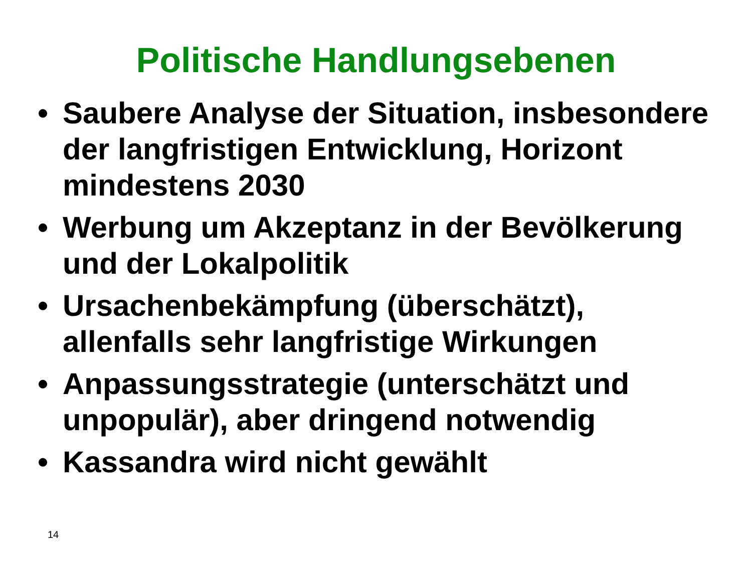Politische Handlungsebenen
• Saubere Analyse der Situation, insbesondere der langfristigen Entwicklung, Horizont mindestens 2030
• Werbung um Akzeptanz in der Bevölkerung und der Lokalpolitik
• Ursachenbekämpfung (überschätzt), allenfalls sehr langfristige Wirkungen
• Anpassungsstrategie (unterschätzt und unpopulär), aber dringend notwendig
• Kassandra wird nicht gewählt
14